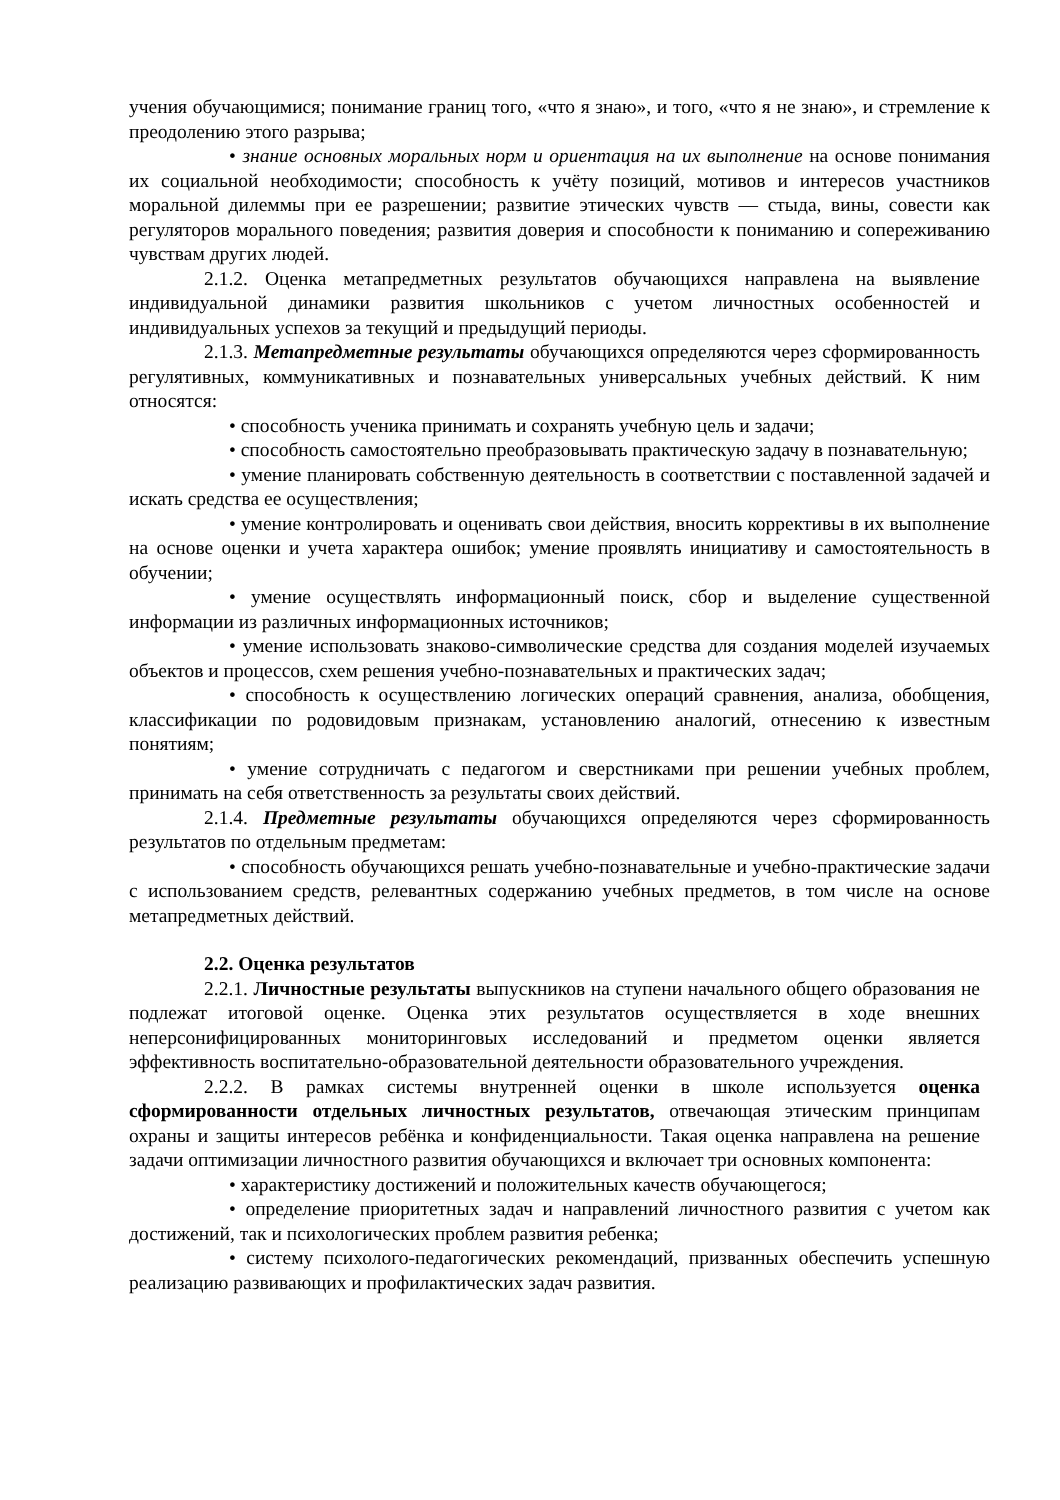учения обучающимися; понимание границ того, «что я знаю», и того, «что я не знаю», и стремление к преодолению этого разрыва;
• знание основных моральных норм и ориентация на их выполнение на основе понимания их социальной необходимости; способность к учёту позиций, мотивов и интересов участников моральной дилеммы при ее разрешении; развитие этических чувств — стыда, вины, совести как регуляторов морального поведения; развития доверия и способности к пониманию и сопереживанию чувствам других людей.
2.1.2. Оценка метапредметных результатов обучающихся направлена на выявление индивидуальной динамики развития школьников с учетом личностных особенностей и индивидуальных успехов за текущий и предыдущий периоды.
2.1.3. Метапредметные результаты обучающихся определяются через сформированность регулятивных, коммуникативных и познавательных универсальных учебных действий. К ним относятся:
• способность ученика принимать и сохранять учебную цель и задачи;
• способность самостоятельно преобразовывать практическую задачу в познавательную;
• умение планировать собственную деятельность в соответствии с поставленной задачей и искать средства ее осуществления;
• умение контролировать и оценивать свои действия, вносить коррективы в их выполнение на основе оценки и учета характера ошибок; умение проявлять инициативу и самостоятельность в обучении;
• умение осуществлять информационный поиск, сбор и выделение существенной информации из различных информационных источников;
• умение использовать знаково-символические средства для создания моделей изучаемых объектов и процессов, схем решения учебно-познавательных и практических задач;
• способность к осуществлению логических операций сравнения, анализа, обобщения, классификации по родовидовым признакам, установлению аналогий, отнесению к известным понятиям;
• умение сотрудничать с педагогом и сверстниками при решении учебных проблем, принимать на себя ответственность за результаты своих действий.
2.1.4. Предметные результаты обучающихся определяются через сформированность результатов по отдельным предметам:
• способность обучающихся решать учебно-познавательные и учебно-практические задачи с использованием средств, релевантных содержанию учебных предметов, в том числе на основе метапредметных действий.
2.2. Оценка результатов
2.2.1. Личностные результаты выпускников на ступени начального общего образования не подлежат итоговой оценке. Оценка этих результатов осуществляется в ходе внешних неперсонифицированных мониторинговых исследований и предметом оценки является эффективность воспитательно-образовательной деятельности образовательного учреждения.
2.2.2. В рамках системы внутренней оценки в школе используется оценка сформированности отдельных личностных результатов, отвечающая этическим принципам охраны и защиты интересов ребёнка и конфиденциальности. Такая оценка направлена на решение задачи оптимизации личностного развития обучающихся и включает три основных компонента:
• характеристику достижений и положительных качеств обучающегося;
• определение приоритетных задач и направлений личностного развития с учетом как достижений, так и психологических проблем развития ребенка;
• систему психолого-педагогических рекомендаций, призванных обеспечить успешную реализацию развивающих и профилактических задач развития.